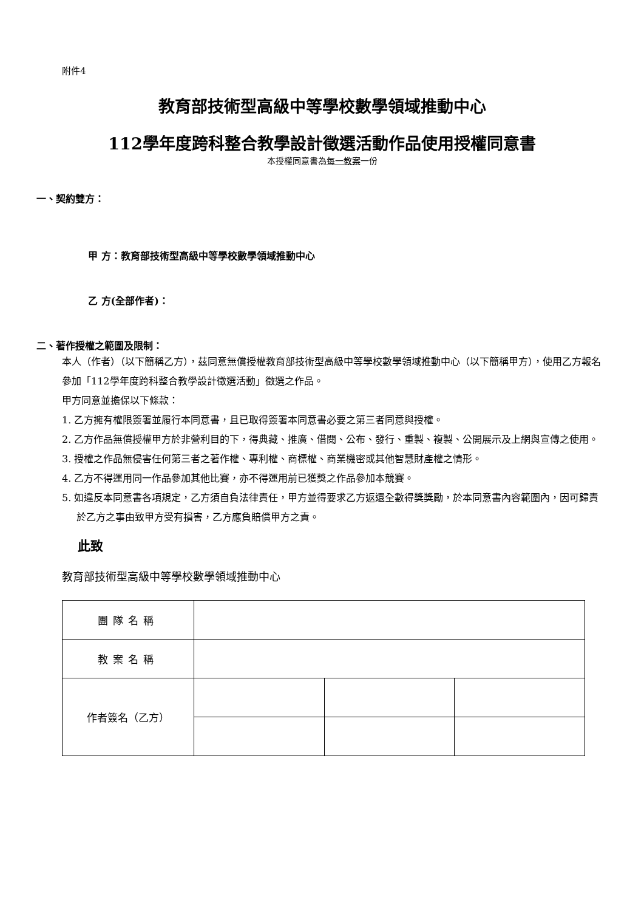附件4
教育部技術型高級中等學校數學領域推動中心
112學年度跨科整合教學設計徵選活動作品使用授權同意書
本授權同意書為每一教案一份
一、契約雙方：
甲 方：教育部技術型高級中等學校數學領域推動中心
乙 方(全部作者)：
二、著作授權之範圍及限制：
本人（作者）（以下簡稱乙方），茲同意無償授權教育部技術型高級中等學校數學領域推動中心（以下簡稱甲方），使用乙方報名參加「112學年度跨科整合教學設計徵選活動」徵選之作品。
甲方同意並擔保以下條款：
1. 乙方擁有權限簽署並履行本同意書，且已取得簽署本同意書必要之第三者同意與授權。
2. 乙方作品無償授權甲方於非營利目的下，得典藏、推廣、借閱、公布、發行、重製、複製、公開展示及上網與宣傳之使用。
3. 授權之作品無侵害任何第三者之著作權、專利權、商標權、商業機密或其他智慧財產權之情形。
4. 乙方不得運用同一作品參加其他比賽，亦不得運用前已獲獎之作品參加本競賽。
5. 如違反本同意書各項規定，乙方須自負法律責任，甲方並得要求乙方返還全數得獎獎勵，於本同意書內容範圍內，因可歸責於乙方之事由致甲方受有損害，乙方應負賠償甲方之責。
此致
教育部技術型高級中等學校數學領域推動中心
| 團隊名稱 | | | |
| 教案名稱 | | | |
| 作者簽名（乙方） | | | |